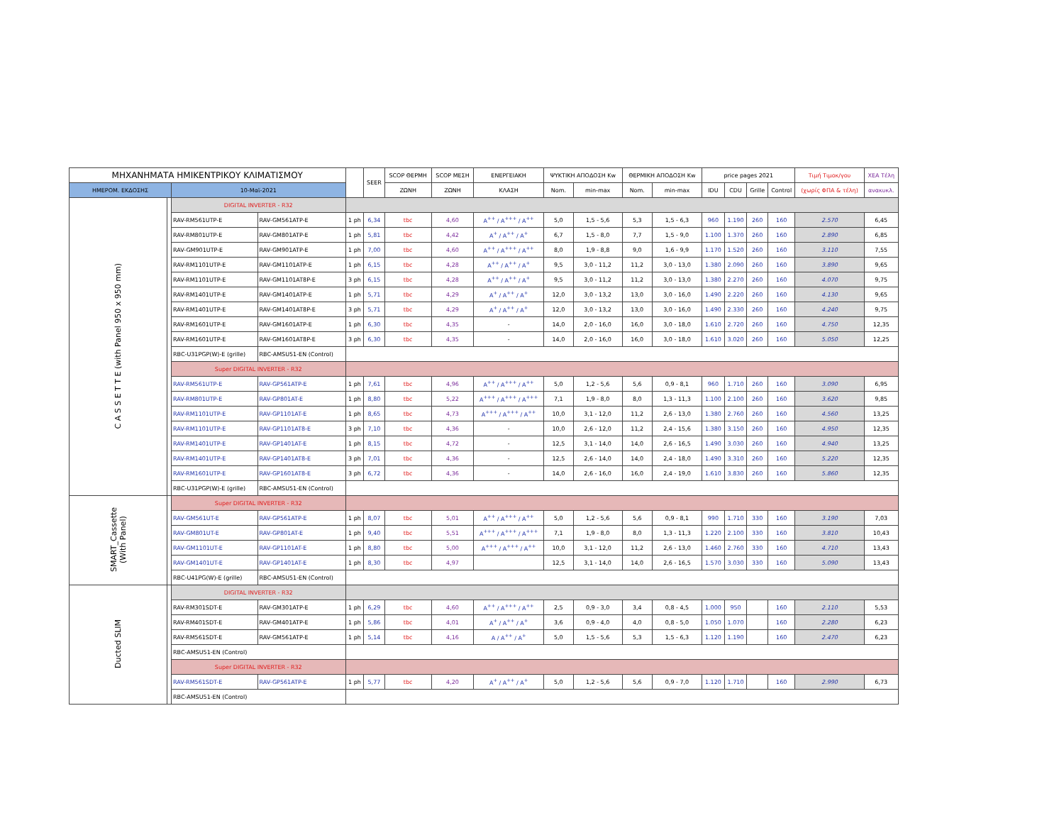| ΜΗΧΑΝΗΜΑΤΑ ΗΜΙΚΕΝΤΡΙΚΟΥ ΚΛΙΜΑΤΙΣΜΟΥ | | | | | SEER | SCOP ΘΕΡΜΗ | SCOP ΜΕΣΗ | ΕΝΕΡΓΕΙΑΚΗ | ΨΥΚΤΙΚΗ ΑΠΟΔΟΣΗ Kw | | ΘΕΡΜΙΚΗ ΑΠΟΔΟΣΗ Kw | | price pages 2021 | | | | Τιμή Τιμοκ/γου | ΧΕΑ Τέλη |
| --- | --- | --- | --- | --- | --- | --- | --- | --- | --- | --- | --- | --- | --- | --- | --- | --- | --- | --- |
| ΗΜΕΡΟΜ. ΕΚΔΟΣΗΣ | | 10-Μαϊ-2021 | | | | ΖΩΝΗ | ΖΩΝΗ | ΚΛΑΣΗ | Nom. | min-max | Nom. | min-max | IDU | CDU | Grille | Control | (χωρίς ΦΠΑ & τέλη) | ανακυκλ. |
| C A S S E T T E (with Panel 950 x 950 mm) | | DIGITAL INVERTER - R32 | | | | | | | | | | | | | | | | |
| | | RAV-RM561UTP-E | RAV-GM561ATP-E | 1 ph | 6,34 | tbc | 4,60 | A<sup>++</sup> / A<sup>+++</sup> / A<sup>++</sup> | 5,0 | 1,5 - 5,6 | 5,3 | 1,5 - 6,3 | 960 | 1.190 | 260 | 160 | 2.570 | 6,45 |
| | | RAV-RM801UTP-E | RAV-GM801ATP-E | 1 ph | 5,81 | tbc | 4,42 | A<sup>+</sup> / A<sup>++</sup> / A<sup>+</sup> | 6,7 | 1,5 - 8,0 | 7,7 | 1,5 - 9,0 | 1.100 | 1.370 | 260 | 160 | 2.890 | 6,85 |
| | | RAV-GM901UTP-E | RAV-GM901ATP-E | 1 ph | 7,00 | tbc | 4,60 | A<sup>++</sup> / A<sup>+++</sup> / A<sup>++</sup> | 8,0 | 1,9 - 8,8 | 9,0 | 1,6 - 9,9 | 1.170 | 1.520 | 260 | 160 | 3.110 | 7,55 |
| | | RAV-RM1101UTP-E | RAV-GM1101ATP-E | 1 ph | 6,15 | tbc | 4,28 | A<sup>++</sup> / A<sup>++</sup> / A<sup>+</sup> | 9,5 | 3,0 - 11,2 | 11,2 | 3,0 - 13,0 | 1.380 | 2.090 | 260 | 160 | 3.890 | 9,65 |
| | | RAV-RM1101UTP-E | RAV-GM1101AT8P-E | 3 ph | 6,15 | tbc | 4,28 | A<sup>++</sup> / A<sup>++</sup> / A<sup>+</sup> | 9,5 | 3,0 - 11,2 | 11,2 | 3,0 - 13,0 | 1.380 | 2.270 | 260 | 160 | 4.070 | 9,75 |
| | | RAV-RM1401UTP-E | RAV-GM1401ATP-E | 1 ph | 5,71 | tbc | 4,29 | A<sup>+</sup> / A<sup>++</sup> / A<sup>+</sup> | 12,0 | 3,0 - 13,2 | 13,0 | 3,0 - 16,0 | 1.490 | 2.220 | 260 | 160 | 4.130 | 9,65 |
| | | RAV-RM1401UTP-E | RAV-GM1401AT8P-E | 3 ph | 5,71 | tbc | 4,29 | A<sup>+</sup> / A<sup>++</sup> / A<sup>+</sup> | 12,0 | 3,0 - 13,2 | 13,0 | 3,0 - 16,0 | 1.490 | 2.330 | 260 | 160 | 4.240 | 9,75 |
| | | RAV-RM1601UTP-E | RAV-GM1601ATP-E | 1 ph | 6,30 | tbc | 4,35 | - | 14,0 | 2,0 - 16,0 | 16,0 | 3,0 - 18,0 | 1.610 | 2.720 | 260 | 160 | 4.750 | 12,35 |
| | | RAV-RM1601UTP-E | RAV-GM1601AT8P-E | 3 ph | 6,30 | tbc | 4,35 | - | 14,0 | 2,0 - 16,0 | 16,0 | 3,0 - 18,0 | 1.610 | 3.020 | 260 | 160 | 5.050 | 12,25 |
| | | RBC-U31PGP(W)-E (grille) | RBC-AMSU51-EN (Control) | | | | | | | | | | | | | | | |
| | | Super DIGITAL INVERTER - R32 | | | | | | | | | | | | | | | | |
| | | RAV-RM561UTP-E | RAV-GP561ATP-E | 1 ph | 7,61 | tbc | 4,96 | A<sup>++</sup> / A<sup>+++</sup> / A<sup>++</sup> | 5,0 | 1,2 - 5,6 | 5,6 | 0,9 - 8,1 | 960 | 1.710 | 260 | 160 | 3.090 | 6,95 |
| | | RAV-RM801UTP-E | RAV-GP801AT-E | 1 ph | 8,80 | tbc | 5,22 | A<sup>+++</sup> / A<sup>+++</sup> / A<sup>+++</sup> | 7,1 | 1,9 - 8,0 | 8,0 | 1,3 - 11,3 | 1.100 | 2.100 | 260 | 160 | 3.620 | 9,85 |
| | | RAV-RM1101UTP-E | RAV-GP1101AT-E | 1 ph | 8,65 | tbc | 4,73 | A<sup>+++</sup> / A<sup>+++</sup> / A<sup>++</sup> | 10,0 | 3,1 - 12,0 | 11,2 | 2,6 - 13,0 | 1.380 | 2.760 | 260 | 160 | 4.560 | 13,25 |
| | | RAV-RM1101UTP-E | RAV-GP1101AT8-E | 3 ph | 7,10 | tbc | 4,36 | - | 10,0 | 2,6 - 12,0 | 11,2 | 2,4 - 15,6 | 1.380 | 3.150 | 260 | 160 | 4.950 | 12,35 |
| | | RAV-RM1401UTP-E | RAV-GP1401AT-E | 1 ph | 8,15 | tbc | 4,72 | - | 12,5 | 3,1 - 14,0 | 14,0 | 2,6 - 16,5 | 1.490 | 3.030 | 260 | 160 | 4.940 | 13,25 |
| | | RAV-RM1401UTP-E | RAV-GP1401AT8-E | 3 ph | 7,01 | tbc | 4,36 | - | 12,5 | 2,6 - 14,0 | 14,0 | 2,4 - 18,0 | 1.490 | 3.310 | 260 | 160 | 5.220 | 12,35 |
| | | RAV-RM1601UTP-E | RAV-GP1601AT8-E | 3 ph | 6,72 | tbc | 4,36 | - | 14,0 | 2,6 - 16,0 | 16,0 | 2,4 - 19,0 | 1.610 | 3.830 | 260 | 160 | 5.860 | 12,35 |
| | | RBC-U31PGP(W)-E (grille) | RBC-AMSU51-EN (Control) | | | | | | | | | | | | | | | |
| SMART_Cassette (With Panel) | | Super DIGITAL INVERTER - R32 | | | | | | | | | | | | | | | | |
| | | RAV-GM561UT-E | RAV-GP561ATP-E | 1 ph | 8,07 | tbc | 5,01 | A<sup>++</sup> / A<sup>+++</sup> / A<sup>++</sup> | 5,0 | 1,2 - 5,6 | 5,6 | 0,9 - 8,1 | 990 | 1.710 | 330 | 160 | 3.190 | 7,03 |
| | | RAV-GM801UT-E | RAV-GP801AT-E | 1 ph | 9,40 | tbc | 5,51 | A<sup>+++</sup> / A<sup>+++</sup> / A<sup>+++</sup> | 7,1 | 1,9 - 8,0 | 8,0 | 1,3 - 11,3 | 1.220 | 2.100 | 330 | 160 | 3.810 | 10,43 |
| | | RAV-GM1101UT-E | RAV-GP1101AT-E | 1 ph | 8,80 | tbc | 5,00 | A<sup>+++</sup> / A<sup>+++</sup> / A<sup>++</sup> | 10,0 | 3,1 - 12,0 | 11,2 | 2,6 - 13,0 | 1.460 | 2.760 | 330 | 160 | 4.710 | 13,43 |
| | | RAV-GM1401UT-E | RAV-GP1401AT-E | 1 ph | 8,30 | tbc | 4,97 | | 12,5 | 3,1 - 14,0 | 14,0 | 2,6 - 16,5 | 1.570 | 3.030 | 330 | 160 | 5.090 | 13,43 |
| | | RBC-U41PG(W)-E (grille) | RBC-AMSU51-EN (Control) | | | | | | | | | | | | | | | |
| Ducted SLIM | | DIGITAL INVERTER - R32 | | | | | | | | | | | | | | | | |
| | | RAV-RM301SDT-E | RAV-GM301ATP-E | 1 ph | 6,29 | tbc | 4,60 | A<sup>++</sup> / A<sup>+++</sup> / A<sup>++</sup> | 2,5 | 0,9 - 3,0 | 3,4 | 0,8 - 4,5 | 1.000 | 950 | | 160 | 2.110 | 5,53 |
| | | RAV-RM401SDT-E | RAV-GM401ATP-E | 1 ph | 5,86 | tbc | 4,01 | A<sup>+</sup> / A<sup>++</sup> / A<sup>+</sup> | 3,6 | 0,9 - 4,0 | 4,0 | 0,8 - 5,0 | 1.050 | 1.070 | | 160 | 2.280 | 6,23 |
| | | RAV-RM561SDT-E | RAV-GM561ATP-E | 1 ph | 5,14 | tbc | 4,16 | A / A<sup>++</sup> / A<sup>+</sup> | 5,0 | 1,5 - 5,6 | 5,3 | 1,5 - 6,3 | 1.120 | 1.190 | | 160 | 2.470 | 6,23 |
| | | RBC-AMSU51-EN (Control) | | | | | | | | | | | | | | | | |
| | | Super DIGITAL INVERTER - R32 | | | | | | | | | | | | | | | | |
| | | RAV-RM561SDT-E | RAV-GP561ATP-E | 1 ph | 5,77 | tbc | 4,20 | A<sup>+</sup> / A<sup>++</sup> / A<sup>+</sup> | 5,0 | 1,2 - 5,6 | 5,6 | 0,9 - 7,0 | 1.120 | 1.710 | | 160 | 2.990 | 6,73 |
| | | RBC-AMSU51-EN (Control) | | | | | | | | | | | | | | | | |